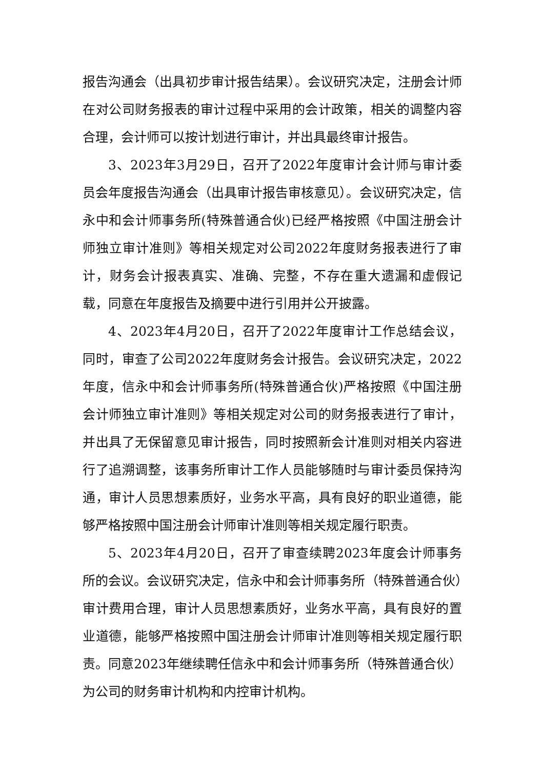报告沟通会（出具初步审计报告结果）。会议研究决定，注册会计师在对公司财务报表的审计过程中采用的会计政策，相关的调整内容合理，会计师可以按计划进行审计，并出具最终审计报告。
3、2023年3月29日，召开了2022年度审计会计师与审计委员会年度报告沟通会（出具审计报告审核意见）。会议研究决定，信永中和会计师事务所(特殊普通合伙)已经严格按照《中国注册会计师独立审计准则》等相关规定对公司2022年度财务报表进行了审计，财务会计报表真实、准确、完整，不存在重大遗漏和虚假记载，同意在年度报告及摘要中进行引用并公开披露。
4、2023年4月20日，召开了2022年度审计工作总结会议，同时，审查了公司2022年度财务会计报告。会议研究决定，2022年度，信永中和会计师事务所(特殊普通合伙)严格按照《中国注册会计师独立审计准则》等相关规定对公司的财务报表进行了审计，并出具了无保留意见审计报告，同时按照新会计准则对相关内容进行了追溯调整，该事务所审计工作人员能够随时与审计委员保持沟通，审计人员思想素质好，业务水平高，具有良好的职业道德，能够严格按照中国注册会计师审计准则等相关规定履行职责。
5、2023年4月20日，召开了审查续聘2023年度会计师事务所的会议。会议研究决定，信永中和会计师事务所（特殊普通合伙）审计费用合理，审计人员思想素质好，业务水平高，具有良好的置业道德，能够严格按照中国注册会计师审计准则等相关规定履行职责。同意2023年继续聘任信永中和会计师事务所（特殊普通合伙）为公司的财务审计机构和内控审计机构。